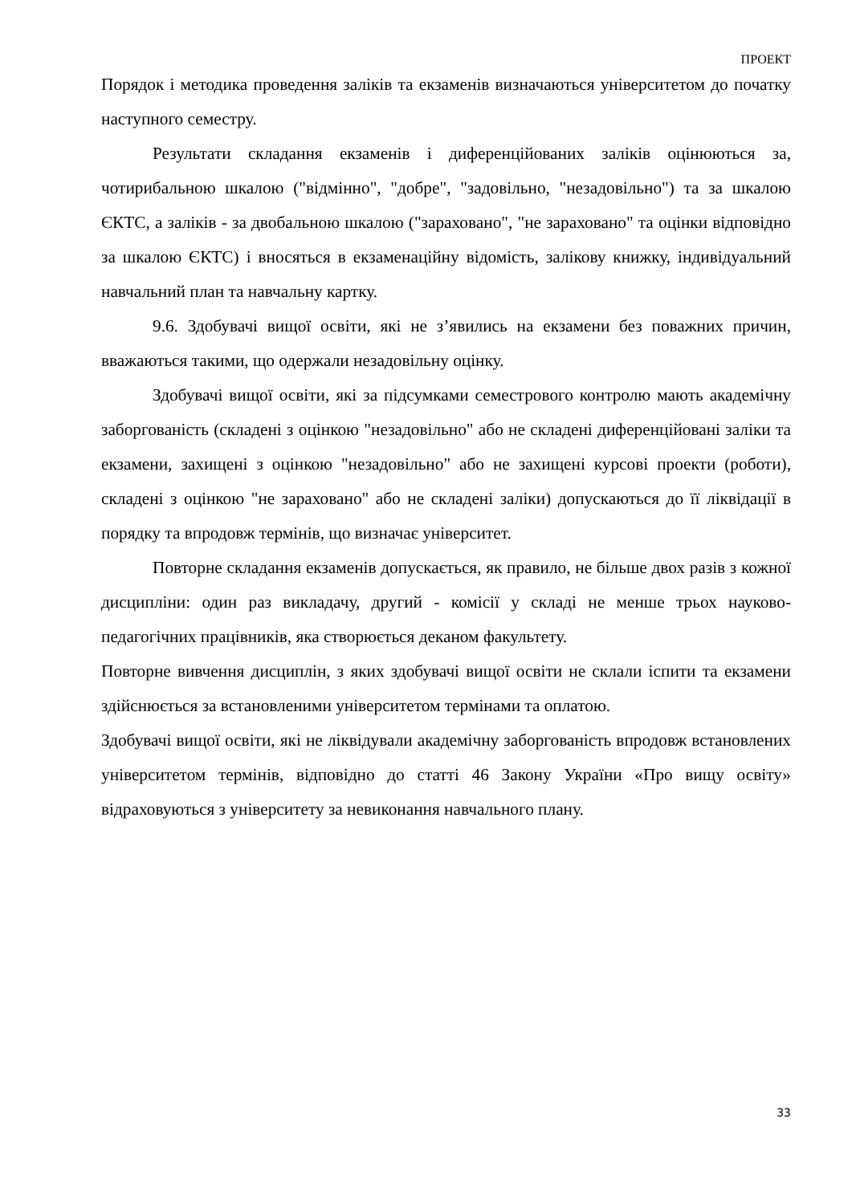ПРОЕКТ
Порядок і методика проведення заліків та екзаменів визначаються університетом до початку наступного семестру.
Результати складання екзаменів і диференційованих заліків оцінюються за, чотирибальною шкалою ("відмінно", "добре", "задовільно, "незадовільно") та за шкалою ЄКТС, а заліків - за двобальною шкалою ("зараховано", "не зараховано" та оцінки відповідно за шкалою ЄКТС) і вносяться в екзаменаційну відомість, залікову книжку, індивідуальний навчальний план та навчальну картку.
9.6. Здобувачі вищої освіти, які не з’явились на екзамени без поважних причин, вважаються такими, що одержали незадовільну оцінку.
Здобувачі вищої освіти, які за підсумками семестрового контролю мають академічну заборгованість (складені з оцінкою "незадовільно" або не складені диференційовані заліки та екзамени, захищені з оцінкою "незадовільно" або не захищені курсові проекти (роботи), складені з оцінкою "не зараховано" або не складені заліки) допускаються до її ліквідації в порядку та впродовж термінів, що визначає університет.
Повторне складання екзаменів допускається, як правило, не більше двох разів з кожної дисципліни: один раз викладачу, другий - комісії у складі не менше трьох науково-педагогічних працівників, яка створюється деканом факультету.
Повторне вивчення дисциплін, з яких здобувачі вищої освіти не склали іспити та екзамени здійснюється за встановленими університетом термінами та оплатою.
Здобувачі вищої освіти, які не ліквідували академічну заборгованість впродовж встановлених університетом термінів, відповідно до статті 46 Закону України «Про вищу освіту» відраховуються з університету за невиконання навчального плану.
33